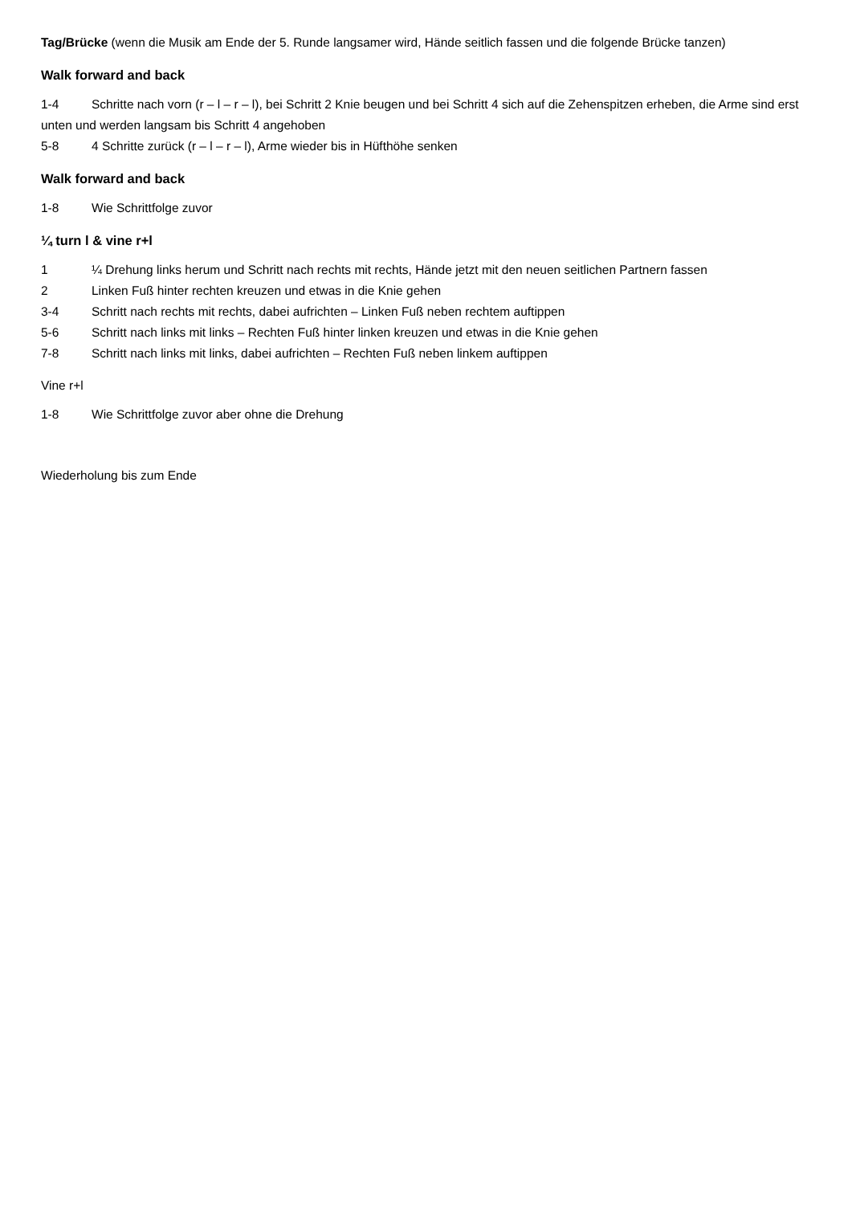Tag/Brücke (wenn die Musik am Ende der 5. Runde langsamer wird, Hände seitlich fassen und die folgende Brücke tanzen)
Walk forward and back
1-4 Schritte nach vorn (r – l – r – l), bei Schritt 2 Knie beugen und bei Schritt 4 sich auf die Zehenspitzen erheben, die Arme sind erst unten und werden langsam bis Schritt 4 angehoben
5-8 4 Schritte zurück (r – l – r – l), Arme wieder bis in Hüfthöhe senken
Walk forward and back
1-8 Wie Schrittfolge zuvor
¼ turn l & vine r+l
1 ¼ Drehung links herum und Schritt nach rechts mit rechts, Hände jetzt mit den neuen seitlichen Partnern fassen
2 Linken Fuß hinter rechten kreuzen und etwas in die Knie gehen
3-4 Schritt nach rechts mit rechts, dabei aufrichten – Linken Fuß neben rechtem auftippen
5-6 Schritt nach links mit links – Rechten Fuß hinter linken kreuzen und etwas in die Knie gehen
7-8 Schritt nach links mit links, dabei aufrichten – Rechten Fuß neben linkem auftippen
Vine r+l
1-8 Wie Schrittfolge zuvor aber ohne die Drehung
Wiederholung bis zum Ende